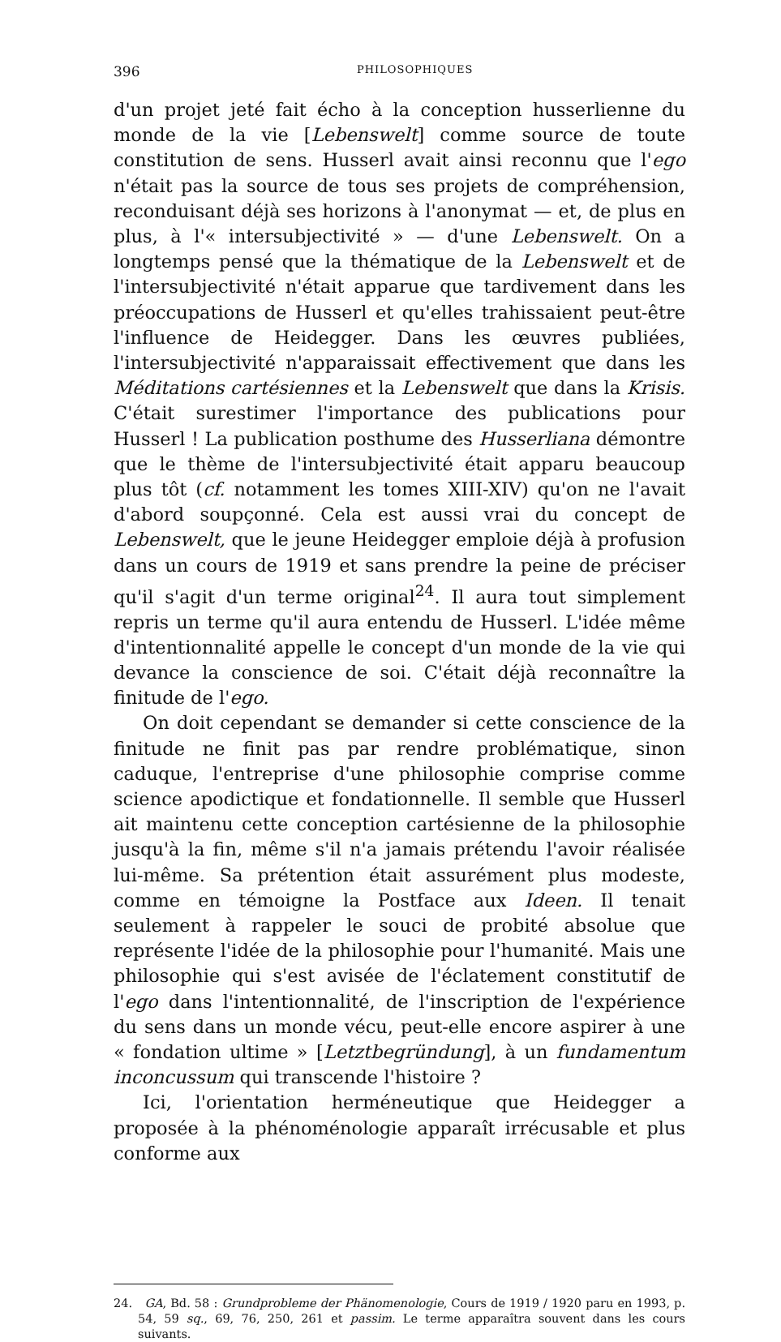396 PHILOSOPHIQUES
d'un projet jeté fait écho à la conception husserlienne du monde de la vie [Lebenswelt] comme source de toute constitution de sens. Husserl avait ainsi reconnu que l'ego n'était pas la source de tous ses projets de compréhension, reconduisant déjà ses horizons à l'anonymat — et, de plus en plus, à l'« intersubjectivité » — d'une Lebenswelt. On a longtemps pensé que la thématique de la Lebenswelt et de l'intersubjectivité n'était apparue que tardivement dans les préoccupations de Husserl et qu'elles trahissaient peut-être l'influence de Heidegger. Dans les œuvres publiées, l'intersubjectivité n'apparaissait effectivement que dans les Méditations cartésiennes et la Lebenswelt que dans la Krisis. C'était surestimer l'importance des publications pour Husserl ! La publication posthume des Husserliana démontre que le thème de l'intersubjectivité était apparu beaucoup plus tôt (cf. notamment les tomes XIII-XIV) qu'on ne l'avait d'abord soupçonné. Cela est aussi vrai du concept de Lebenswelt, que le jeune Heidegger emploie déjà à profusion dans un cours de 1919 et sans prendre la peine de préciser qu'il s'agit d'un terme original<sup>24</sup>. Il aura tout simplement repris un terme qu'il aura entendu de Husserl. L'idée même d'intentionnalité appelle le concept d'un monde de la vie qui devance la conscience de soi. C'était déjà reconnaître la finitude de l'ego.
On doit cependant se demander si cette conscience de la finitude ne finit pas par rendre problématique, sinon caduque, l'entreprise d'une philosophie comprise comme science apodictique et fondationnelle. Il semble que Husserl ait maintenu cette conception cartésienne de la philosophie jusqu'à la fin, même s'il n'a jamais prétendu l'avoir réalisée lui-même. Sa prétention était assurément plus modeste, comme en témoigne la Postface aux Ideen. Il tenait seulement à rappeler le souci de probité absolue que représente l'idée de la philosophie pour l'humanité. Mais une philosophie qui s'est avisée de l'éclatement constitutif de l'ego dans l'intentionnalité, de l'inscription de l'expérience du sens dans un monde vécu, peut-elle encore aspirer à une « fondation ultime » [Letztbegründung], à un fundamentum inconcussum qui transcende l'histoire ?
Ici, l'orientation herméneutique que Heidegger a proposée à la phénoménologie apparaît irrécusable et plus conforme aux
24. GA, Bd. 58 : Grundprobleme der Phänomenologie, Cours de 1919 / 1920 paru en 1993, p. 54, 59 sq., 69, 76, 250, 261 et passim. Le terme apparaîtra souvent dans les cours suivants.